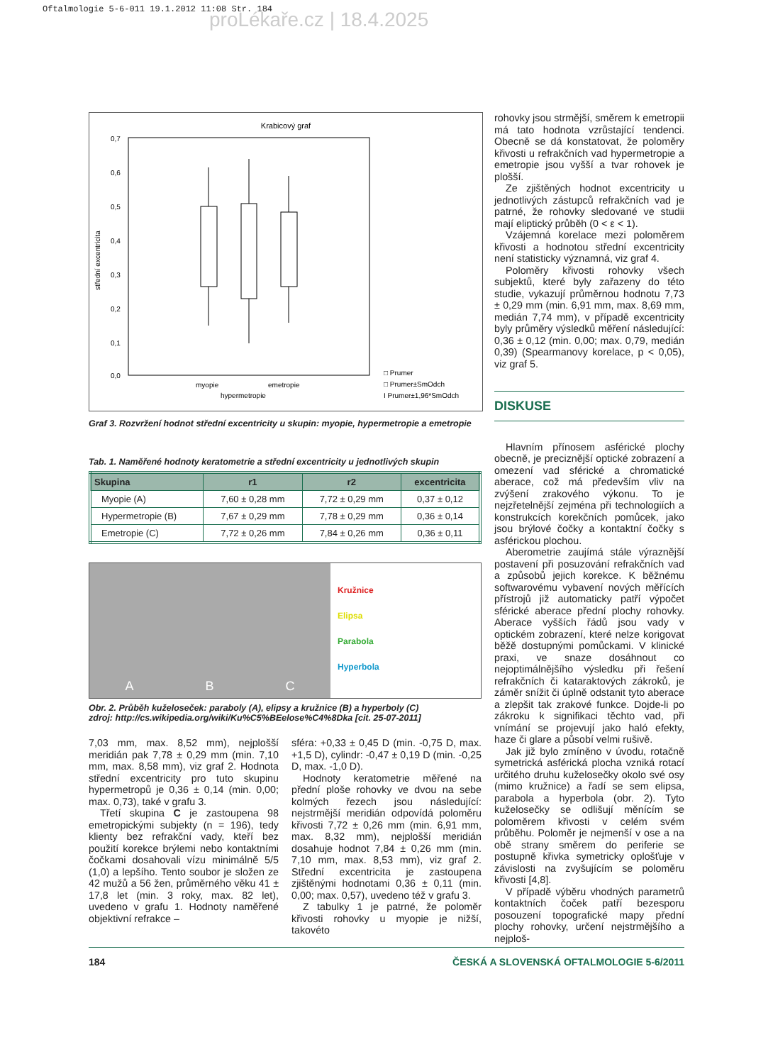Oftalmologie 5-6-011 19.1.2012 11:08 Str. 184
proLékaře.cz | 18.4.2025
Krabicový graf
0,7
0,6
0,5
0,4
0,3
0,2
0,1
0,0
střední excentricita
myopie
emetropie
hypermetropie
□ Prumer
□ Prumer±SmOdch
I Prumer±1,96*SmOdch
Graf 3. Rozvržení hodnot střední excentricity u skupin: myopie, hypermetropie a emetropie
Tab. 1. Naměřené hodnoty keratometrie a střední excentricity u jednotlivých skupin
| Skupina | r1 | r2 | excentricita |
| --- | --- | --- | --- |
| Myopie (A) | 7,60 ± 0,28 mm | 7,72 ± 0,29 mm | 0,37 ± 0,12 |
| Hypermetropie (B) | 7,67 ± 0,29 mm | 7,78 ± 0,29 mm | 0,36 ± 0,14 |
| Emetropie (C) | 7,72 ± 0,26 mm | 7,84 ± 0,26 mm | 0,36 ± 0,11 |
A B C
Kružnice
Elipsa
Parabola
Hyperbola
Obr. 2. Průběh kuželoseček: paraboly (A), elipsy a kružnice (B) a hyperboly (C)
zdroj: http://cs.wikipedia.org/wiki/Ku%C5%BEelose%C4%8Dka [cit. 25-07-2011]
7,03 mm, max. 8,52 mm), nejplošší meridián pak 7,78 ± 0,29 mm (min. 7,10 mm, max. 8,58 mm), viz graf 2. Hodnota střední excentricity pro tuto skupinu hypermetropů je 0,36 ± 0,14 (min. 0,00; max. 0,73), také v grafu 3.
Třetí skupina C je zastoupena 98 emetropickými subjekty (n = 196), tedy klienty bez refrakční vady, kteří bez použití korekce brýlemi nebo kontaktními čočkami dosahovali vízu minimálně 5/5 (1,0) a lepšího. Tento soubor je složen ze 42 mužů a 56 žen, průměrného věku 41 ± 17,8 let (min. 3 roky, max. 82 let), uvedeno v grafu 1. Hodnoty naměřené objektivní refrakce –
sféra: +0,33 ± 0,45 D (min. -0,75 D, max. +1,5 D), cylindr: -0,47 ± 0,19 D (min. -0,25 D, max. -1,0 D).
Hodnoty keratometrie měřené na přední ploše rohovky ve dvou na sebe kolmých řezech jsou následující: nejstrmější meridián odpovídá poloměru křivosti 7,72 ± 0,26 mm (min. 6,91 mm, max. 8,32 mm), nejplošší meridián dosahuje hodnot 7,84 ± 0,26 mm (min. 7,10 mm, max. 8,53 mm), viz graf 2. Střední excentricita je zastoupena zjištěnými hodnotami 0,36 ± 0,11 (min. 0,00; max. 0,57), uvedeno též v grafu 3.
Z tabulky 1 je patrné, že poloměr křivosti rohovky u myopie je nižší, takovéto
rohovky jsou strmější, směrem k emetropii má tato hodnota vzrůstající tendenci. Obecně se dá konstatovat, že poloměry křivosti u refrakčních vad hypermetropie a emetropie jsou vyšší a tvar rohovek je plošší.
Ze zjištěných hodnot excentricity u jednotlivých zástupců refrakčních vad je patrné, že rohovky sledované ve studii mají eliptický průběh (0 < ε < 1).
Vzájemná korelace mezi poloměrem křivosti a hodnotou střední excentricity není statisticky významná, viz graf 4.
Poloměry křivosti rohovky všech subjektů, které byly zařazeny do této studie, vykazují průměrnou hodnotu 7,73 ± 0,29 mm (min. 6,91 mm, max. 8,69 mm, medián 7,74 mm), v případě excentricity byly průměry výsledků měření následující: 0,36 ± 0,12 (min. 0,00; max. 0,79, medián 0,39) (Spearmanovy korelace, p < 0,05), viz graf 5.
DISKUSE
Hlavním přínosem asférické plochy obecně, je preciznější optické zobrazení a omezení vad sférické a chromatické aberace, což má především vliv na zvýšení zrakového výkonu. To je nejzřetelnější zejména při technologiích a konstrukcích korekčních pomůcek, jako jsou brýlové čočky a kontaktní čočky s asférickou plochou.
Aberometrie zaujímá stále výraznější postavení při posuzování refrakčních vad a způsobů jejich korekce. K běžnému softwarovému vybavení nových měřících přístrojů již automaticky patří výpočet sférické aberace přední plochy rohovky. Aberace vyšších řádů jsou vady v optickém zobrazení, které nelze korigovat běžě dostupnými pomůckami. V klinické praxi, ve snaze dosáhnout co nejoptimálnějšího výsledku při řešení refrakčních či kataraktových zákroků, je záměr snížit či úplně odstanit tyto aberace a zlepšit tak zrakové funkce. Dojde-li po zákroku k signifikaci těchto vad, při vnímání se projevují jako haló efekty, haze či glare a působí velmi rušivě.
Jak již bylo zmíněno v úvodu, rotačně symetrická asférická plocha vzniká rotací určitého druhu kuželosečky okolo své osy (mimo kružnice) a řadí se sem elipsa, parabola a hyperbola (obr. 2). Tyto kuželosečky se odlišují měnícím se poloměrem křivosti v celém svém průběhu. Poloměr je nejmenší v ose a na obě strany směrem do periferie se postupně křivka symetricky oplošťuje v závislosti na zvyšujícím se poloměru křivosti [4,8].
V případě výběru vhodných parametrů kontaktních čoček patří bezesporu posouzení topografické mapy přední plochy rohovky, určení nejstrmějšího a nejploš-
184 ČESKÁ A SLOVENSKÁ OFTALMOLOGIE 5-6/2011